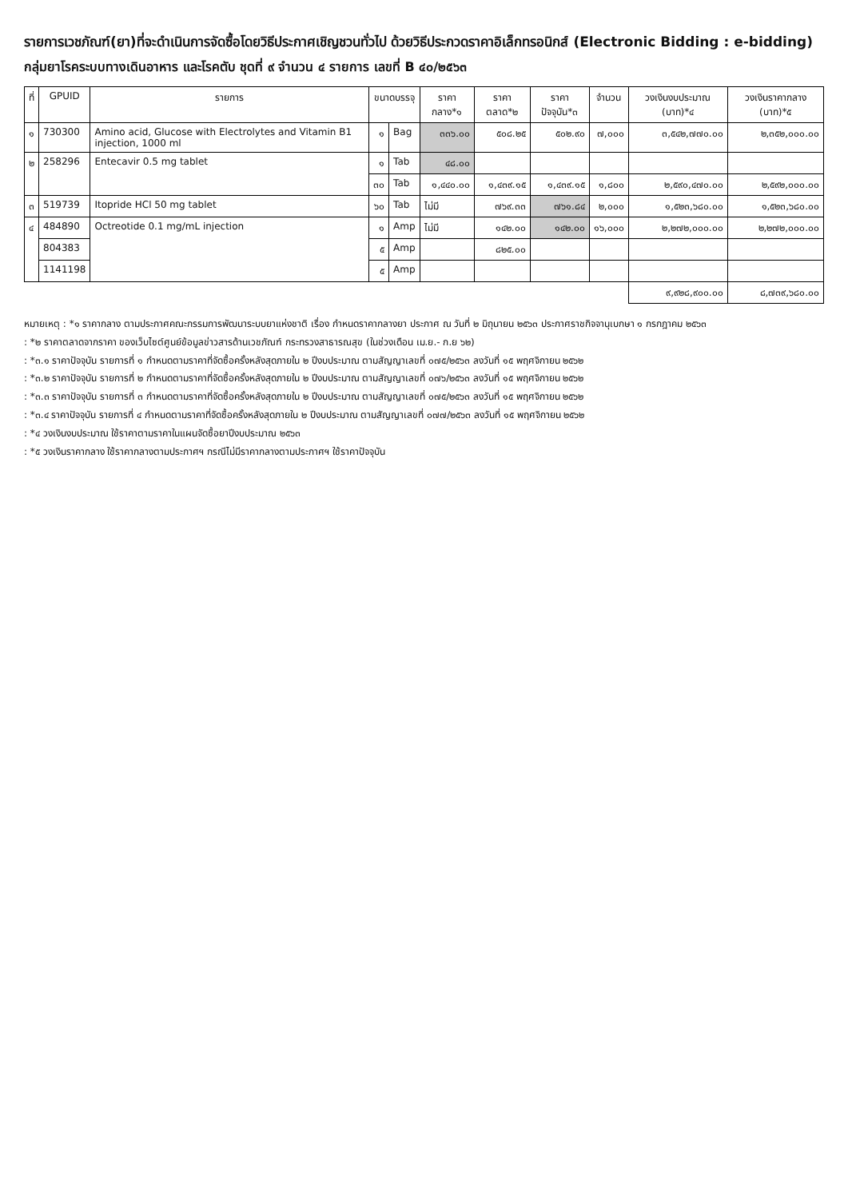รายการเวชภัณฑ์(ยา)ที่จะดำเนินการจัดซื้อโดยวิธีประกาศเชิญชวนทั่วไป ด้วยวิธีประกวดราคาอิเล็กทรอนิกส์ (Electronic Bidding : e-bidding)
กลุ่มยาโรคระบบทางเดินอาหาร และโรคตับ ชุดที่ ๙ จำนวน ๔ รายการ เลขที่ B ๔๐/๒๕๖๓
| ที่ | GPUID | รายการ | ขนาดบรรจุ | | ราคากลาง*๑ | ราคาตลาด*๒ | ราคาปัจจุบัน*๓ | จำนวน | วงเงินงบประมาณ (บาท)*๔ | วงเงินราคากลาง (บาท)*๕ |
| --- | --- | --- | --- | --- | --- | --- | --- | --- | --- | --- |
| ๑ | 730300 | Amino acid, Glucose with Electrolytes and Vitamin B1 injection, 1000 ml | ๑ | Bag | ๓๓๖.๐๐ | ๕๐๘.๒๕ | ๕๐๒.๙๐ | ๗,๐๐๐ | ๓,๕๔๒,๗๗๐.๐๐ | ๒,๓๕๒,๐๐๐.๐๐ |
| ๒ | 258296 | Entecavir 0.5 mg tablet | ๑ | Tab | ๔๘.๐๐ | | | | | |
| | | | ๓๐ | Tab | ๑,๔๔๐.๐๐ | ๑,๔๓๙.๑๕ | ๑,๔๓๙.๑๕ | ๑,๘๐๐ | ๒,๕๙๐,๔๗๐.๐๐ | ๒,๕๙๒,๐๐๐.๐๐ |
| ๓ | 519739 | Itopride HCl 50 mg tablet | ๖๐ | Tab | ไม่มี | ๗๖๙.๓๓ | ๗๖๑.๘๔ | ๒,๐๐๐ | ๑,๕๒๓,๖๘๐.๐๐ | ๑,๕๒๓,๖๘๐.๐๐ |
| ๔ | 484890 | Octreotide 0.1 mg/mL injection | ๑ | Amp | ไม่มี | ๑๔๒.๐๐ | ๑๔๒.๐๐ | ๑๖,๐๐๐ | ๒,๒๗๒,๐๐๐.๐๐ | ๒,๒๗๒,๐๐๐.๐๐ |
| | 804383 | | ๕ | Amp | | ๘๒๕.๐๐ | | | | |
| | 1141198 | | ๕ | Amp | | | | | | |
| | | | | | | | | | ๙,๙๒๘,๙๐๐.๐๐ | ๘,๗๓๙,๖๘๐.๐๐ |
หมายเหตุ : *๑ ราคากลาง ตามประกาศคณะกรรมการพัฒนาระบบยาแห่งชาติ เรื่อง กำหนดราคากลางยา ประกาศ ณ วันที่ ๒ มิถุนายน ๒๕๖๓ ประกาศราชกิจจานุเบกษา ๑ กรกฎาคม ๒๕๖๓
: *๒ ราคาตลาดจากราคา ของเว็บไซต์ศูนย์ข้อมูลข่าวสารด้านเวชภัณฑ์ กระทรวงสาธารณสุข (ในช่วงเดือน เม.ย.- ก.ย ๖๒)
: *๓.๑ ราคาปัจจุบัน รายการที่ ๑ กำหนดตามราคาที่จัดซื้อครั้งหลังสุดภายใน ๒ ปีงบประมาณ ตามสัญญาเลขที่ ๐๗๕/๒๕๖๓ ลงวันที่ ๑๕ พฤศจิกายน ๒๕๖๒
: *๓.๒ ราคาปัจจุบัน รายการที่ ๒ กำหนดตามราคาที่จัดซื้อครั้งหลังสุดภายใน ๒ ปีงบประมาณ ตามสัญญาเลขที่ ๐๗๖/๒๕๖๓ ลงวันที่ ๑๕ พฤศจิกายน ๒๕๖๒
: *๓.๓ ราคาปัจจุบัน รายการที่ ๓ กำหนดตามราคาที่จัดซื้อครั้งหลังสุดภายใน ๒ ปีงบประมาณ ตามสัญญาเลขที่ ๐๗๕/๒๕๖๓ ลงวันที่ ๑๕ พฤศจิกายน ๒๕๖๒
: *๓.๔ ราคาปัจจุบัน รายการที่ ๔ กำหนดตามราคาที่จัดซื้อครั้งหลังสุดภายใน ๒ ปีงบประมาณ ตามสัญญาเลขที่ ๐๗๗/๒๕๖๓ ลงวันที่ ๑๕ พฤศจิกายน ๒๕๖๒
: *๔ วงเงินงบประมาณ ใช้ราคาตามราคาในแผนจัดซื้อยาปีงบประมาณ ๒๕๖๓
: *๕ วงเงินราคากลาง ใช้ราคากลางตามประกาศฯ กรณีไม่มีราคากลางตามประกาศฯ ใช้ราคาปัจจุบัน